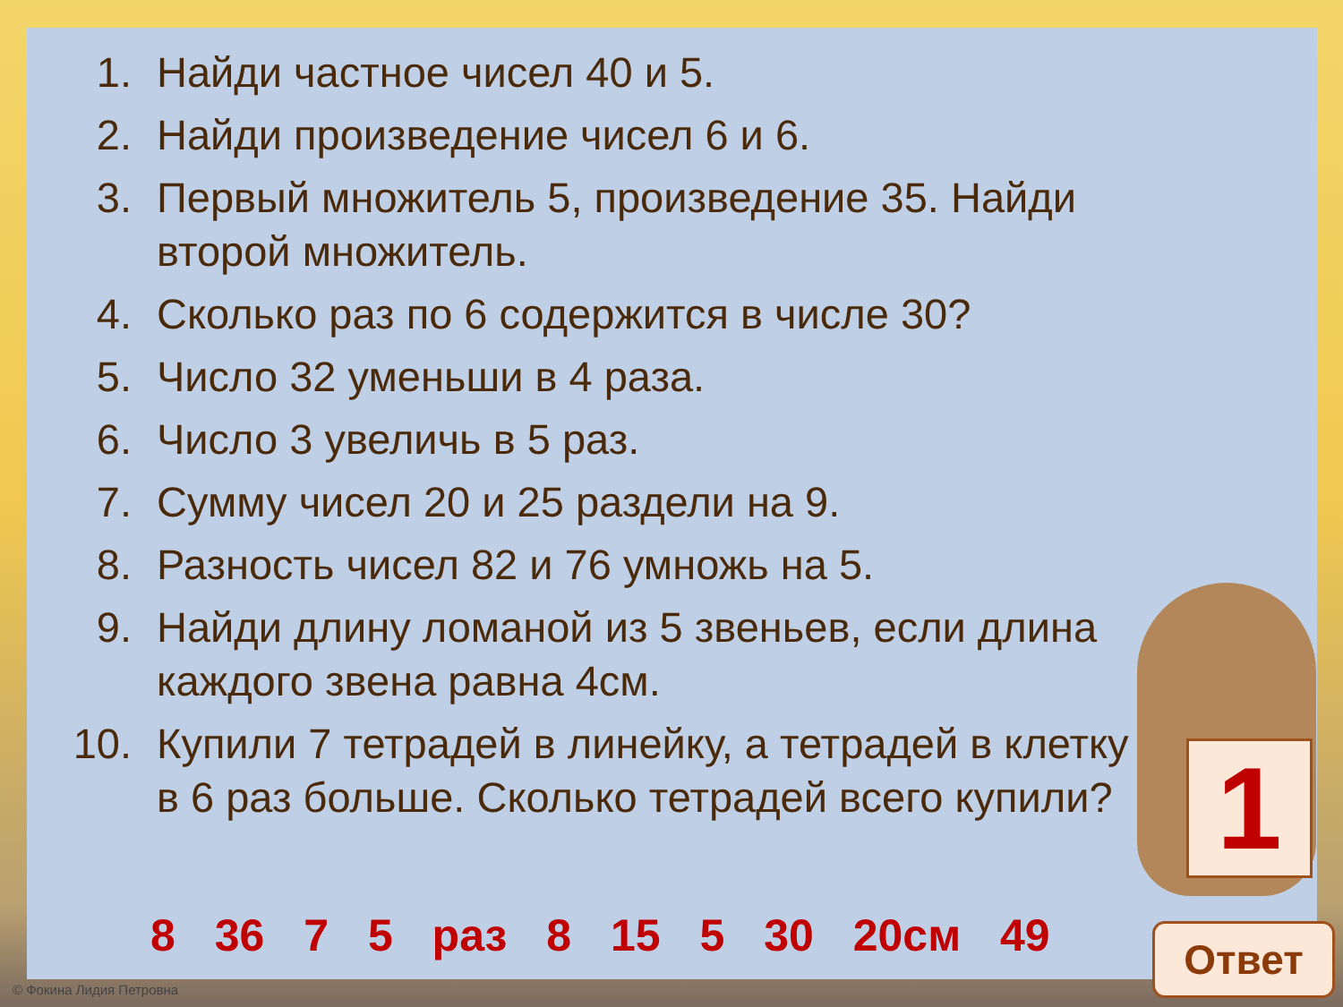1. Найди частное чисел 40 и 5.
2. Найди произведение чисел 6 и 6.
3. Первый множитель 5, произведение 35. Найди второй множитель.
4. Сколько раз по 6 содержится в числе 30?
5. Число 32 уменьши в 4 раза.
6. Число 3 увеличь в 5 раз.
7. Сумму чисел 20 и 25 раздели на 9.
8. Разность чисел 82 и 76 умножь на 5.
9. Найди длину ломаной из 5 звеньев, если длина каждого звена равна 4см.
10. Купили 7 тетрадей в линейку, а тетрадей в клетку в 6 раз больше. Сколько тетрадей всего купили?
8 36 7 5 раз 8 15 5 30 20см 49
1
Ответ
© Фокина Лидия Петровна